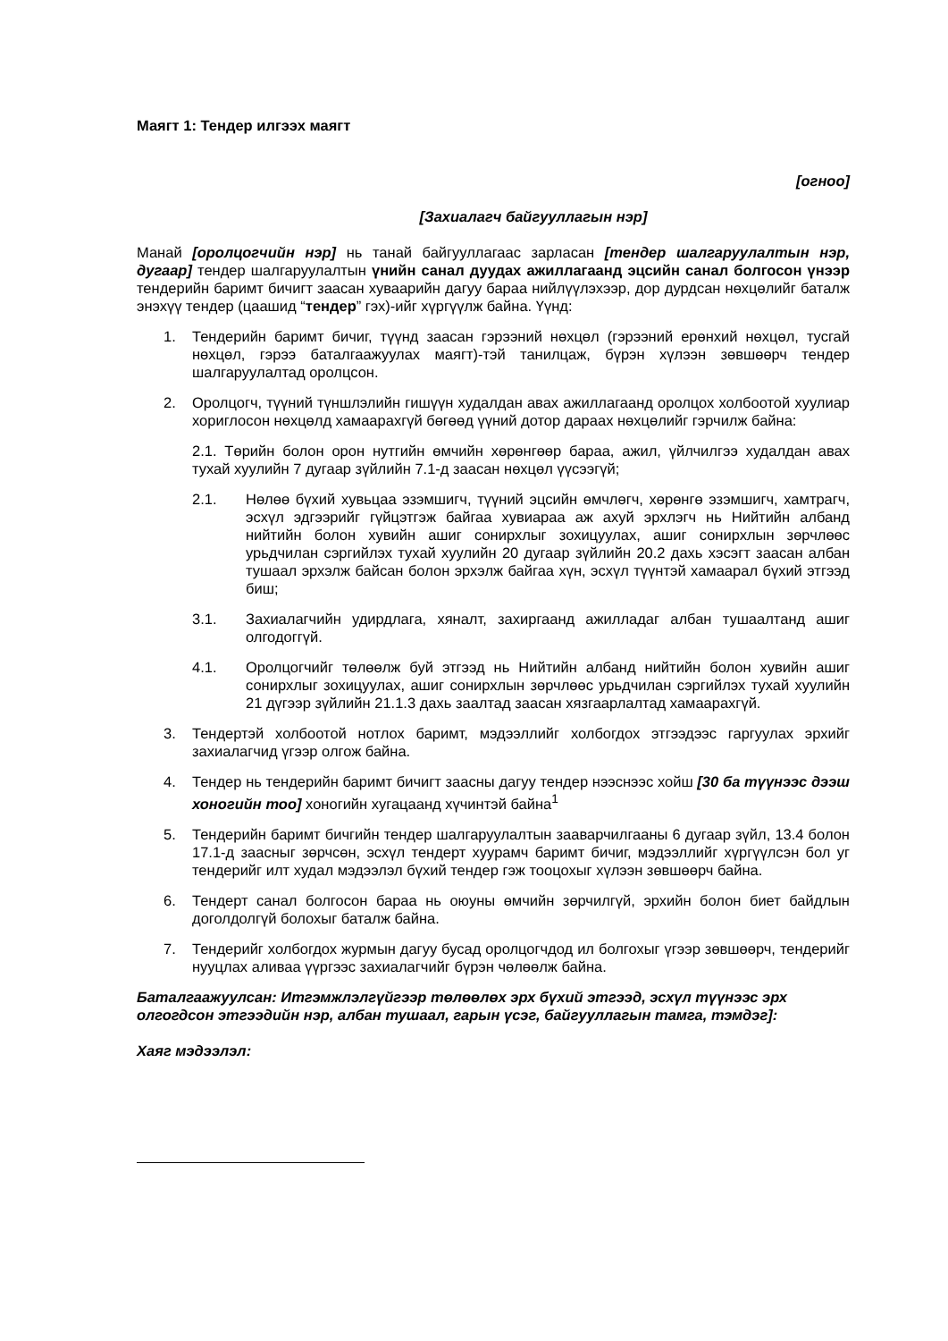Маягт 1: Тендер илгээх маягт
[огноо]
[Захиалагч байгууллагын нэр]
Манай [оролцогчийн нэр] нь танай байгууллагаас зарласан [тендер шалгаруулалтын нэр, дугаар] тендер шалгаруулалтын үнийн санал дуудах ажиллагаанд эцсийн санал болгосон үнээр тендерийн баримт бичигт заасан хуваарийн дагуу бараа нийлүүлэхээр, дор дурдсан нөхцөлийг баталж энэхүү тендер (цаашид “тендер” гэх)-ийг хүргүүлж байна. Үүнд:
1. Тендерийн баримт бичиг, түүнд заасан гэрээний нөхцөл (гэрээний ерөнхий нөхцөл, тусгай нөхцөл, гэрээ баталгаажуулах маягт)-тэй танилцаж, бүрэн хүлээн зөвшөөрч тендер шалгаруулалтад оролцсон.
2. Оролцогч, түүний түншлэлийн гишүүн худалдан авах ажиллагаанд оролцох холбоотой хуулиар хориглосон нөхцөлд хамаарахгүй бөгөөд үүний дотор дараах нөхцөлийг гэрчилж байна:
2.1. Төрийн болон орон нутгийн өмчийн хөрөнгөөр бараа, ажил, үйлчилгээ худалдан авах тухай хуулийн 7 дугаар зүйлийн 7.1-д заасан нөхцөл үүсээгүй;
2.1. Нөлөө бүхий хувьцаа эзэмшигч, түүний эцсийн өмчлөгч, хөрөнгө эзэмшигч, хамтрагч, эсхүл эдгээрийг гүйцэтгэж байгаа хувиараа аж ахуй эрхлэгч нь Нийтийн албанд нийтийн болон хувийн ашиг сонирхлыг зохицуулах, ашиг сонирхлын зөрчлөөс урьдчилан сэргийлэх тухай хуулийн 20 дугаар зүйлийн 20.2 дахь хэсэгт заасан албан тушаал эрхэлж байсан болон эрхэлж байгаа хүн, эсхүл түүнтэй хамаарал бүхий этгээд биш;
3.1. Захиалагчийн удирдлага, хяналт, захиргаанд ажилладаг албан тушаалтанд ашиг олгодоггүй.
4.1. Оролцогчийг төлөөлж буй этгээд нь Нийтийн албанд нийтийн болон хувийн ашиг сонирхлыг зохицуулах, ашиг сонирхлын зөрчлөөс урьдчилан сэргийлэх тухай хуулийн 21 дүгээр зүйлийн 21.1.3 дахь заалтад заасан хязгаарлалтад хамаарахгүй.
3. Тендертэй холбоотой нотлох баримт, мэдээллийг холбогдох этгээдээс гаргуулах эрхийг захиалагчид үгээр олгож байна.
4. Тендер нь тендерийн баримт бичигт заасны дагуу тендер нээснээс хойш [30 ба түүнээс дээш хоногийн тоо] хоногийн хугацаанд хүчинтэй байна<sup>1</sup>
5. Тендерийн баримт бичгийн тендер шалгаруулалтын зааварчилгааны 6 дугаар зүйл, 13.4 болон 17.1-д заасныг зөрчсөн, эсхүл тендерт хуурамч баримт бичиг, мэдээллийг хүргүүлсэн бол уг тендерийг илт худал мэдээлэл бүхий тендер гэж тооцохыг хүлээн зөвшөөрч байна.
6. Тендерт санал болгосон бараа нь оюуны өмчийн зөрчилгүй, эрхийн болон биет байдлын доголдолгүй болохыг баталж байна.
7. Тендерийг холбогдох журмын дагуу бусад оролцогчдод ил болгохыг үгээр зөвшөөрч, тендерийг нууцлах аливаа үүргээс захиалагчийг бүрэн чөлөөлж байна.
Баталгаажуулсан: Итгэмжлэлгүйгээр төлөөлөх эрх бүхий этгээд, эсхүл түүнээс эрх олгогдсон этгээдийн нэр, албан тушаал, гарын үсэг, байгууллагын тамга, тэмдэг]:
Хаяг мэдээлэл: